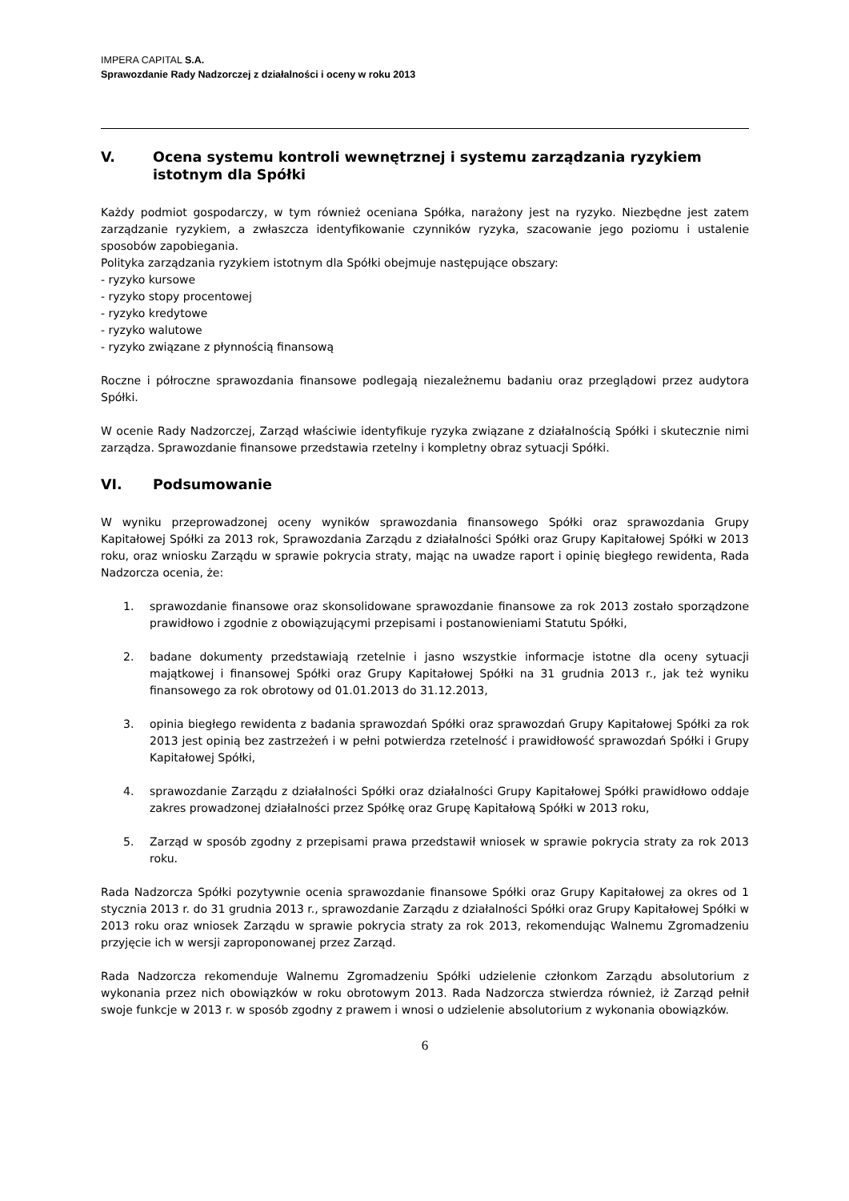IMPERA CAPITAL S.A.
Sprawozdanie Rady Nadzorczej z działalności i oceny w roku 2013
V. Ocena systemu kontroli wewnętrznej i systemu zarządzania ryzykiem istotnym dla Spółki
Każdy podmiot gospodarczy, w tym również oceniana Spółka, narażony jest na ryzyko. Niezbędne jest zatem zarządzanie ryzykiem, a zwłaszcza identyfikowanie czynników ryzyka, szacowanie jego poziomu i ustalenie sposobów zapobiegania.
Polityka zarządzania ryzykiem istotnym dla Spółki obejmuje następujące obszary:
- ryzyko kursowe
- ryzyko stopy procentowej
- ryzyko kredytowe
- ryzyko walutowe
- ryzyko związane z płynnością finansową
Roczne i półroczne sprawozdania finansowe podlegają niezależnemu badaniu oraz przeglądowi przez audytora Spółki.
W ocenie Rady Nadzorczej, Zarząd właściwie identyfikuje ryzyka związane z działalnością Spółki i skutecznie nimi zarządza. Sprawozdanie finansowe przedstawia rzetelny i kompletny obraz sytuacji Spółki.
VI. Podsumowanie
W wyniku przeprowadzonej oceny wyników sprawozdania finansowego Spółki oraz sprawozdania Grupy Kapitałowej Spółki za 2013 rok, Sprawozdania Zarządu z działalności Spółki oraz Grupy Kapitałowej Spółki w 2013 roku, oraz wniosku Zarządu w sprawie pokrycia straty, mając na uwadze raport i opinię biegłego rewidenta, Rada Nadzorcza ocenia, że:
1. sprawozdanie finansowe oraz skonsolidowane sprawozdanie finansowe za rok 2013 zostało sporządzone prawidłowo i zgodnie z obowiązującymi przepisami i postanowieniami Statutu Spółki,
2. badane dokumenty przedstawiają rzetelnie i jasno wszystkie informacje istotne dla oceny sytuacji majątkowej i finansowej Spółki oraz Grupy Kapitałowej Spółki na 31 grudnia 2013 r., jak też wyniku finansowego za rok obrotowy od 01.01.2013 do 31.12.2013,
3. opinia biegłego rewidenta z badania sprawozdań Spółki oraz sprawozdań Grupy Kapitałowej Spółki za rok 2013 jest opinią bez zastrzeżeń i w pełni potwierdza rzetelność i prawidłowość sprawozdań Spółki i Grupy Kapitałowej Spółki,
4. sprawozdanie Zarządu z działalności Spółki oraz działalności Grupy Kapitałowej Spółki prawidłowo oddaje zakres prowadzonej działalności przez Spółkę oraz Grupę Kapitałową Spółki w 2013 roku,
5. Zarząd w sposób zgodny z przepisami prawa przedstawił wniosek w sprawie pokrycia straty za rok 2013 roku.
Rada Nadzorcza Spółki pozytywnie ocenia sprawozdanie finansowe Spółki oraz Grupy Kapitałowej za okres od 1 stycznia 2013 r. do 31 grudnia 2013 r., sprawozdanie Zarządu z działalności Spółki oraz Grupy Kapitałowej Spółki w 2013 roku oraz wniosek Zarządu w sprawie pokrycia straty za rok 2013, rekomendując Walnemu Zgromadzeniu przyjęcie ich w wersji zaproponowanej przez Zarząd.
Rada Nadzorcza rekomenduje Walnemu Zgromadzeniu Spółki udzielenie członkom Zarządu absolutorium z wykonania przez nich obowiązków w roku obrotowym 2013. Rada Nadzorcza stwierdza również, iż Zarząd pełnił swoje funkcje w 2013 r. w sposób zgodny z prawem i wnosi o udzielenie absolutorium z wykonania obowiązków.
6